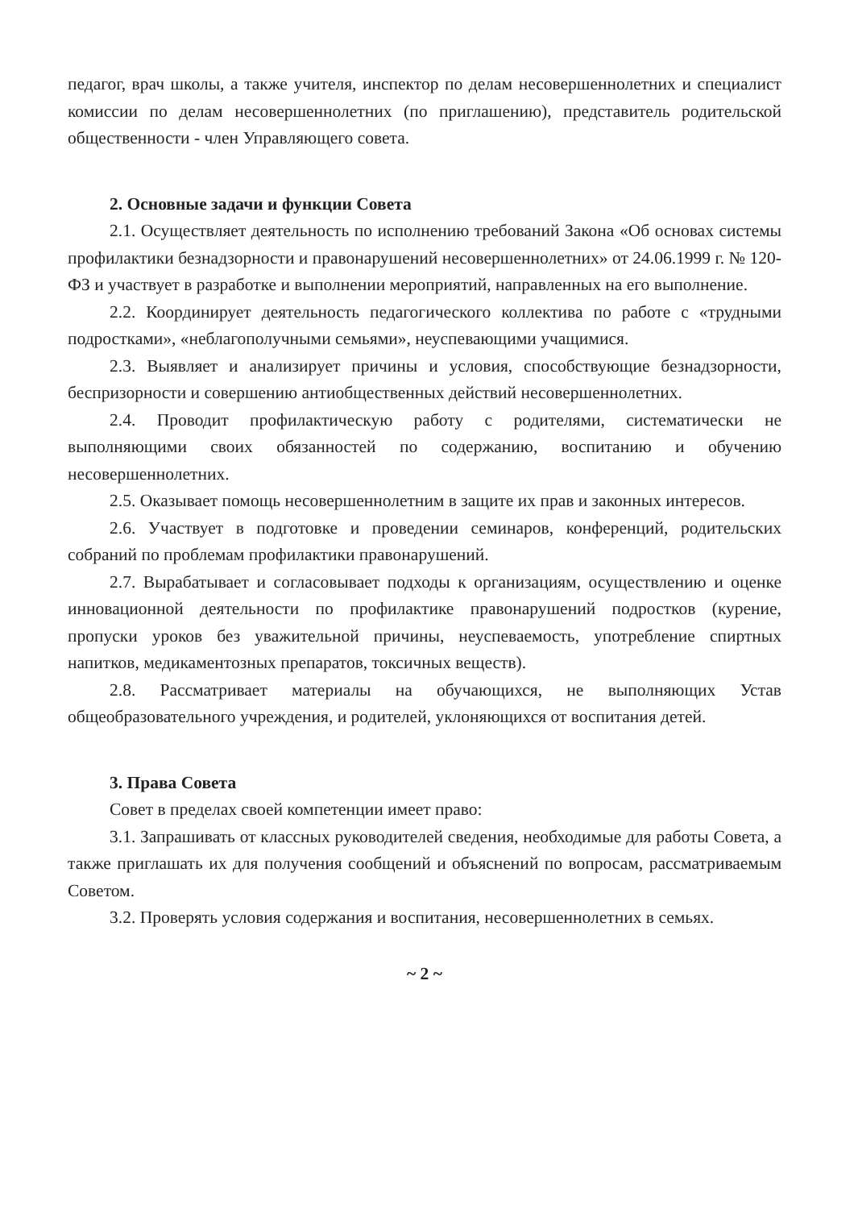педагог, врач школы, а также учителя, инспектор по делам несовершеннолетних и специалист комиссии по делам несовершеннолетних (по приглашению), представитель родительской общественности - член Управляющего совета.
2. Основные задачи и функции Совета
2.1. Осуществляет деятельность по исполнению требований Закона «Об основах системы профилактики безнадзорности и правонарушений несовершеннолетних» от 24.06.1999 г. № 120-ФЗ и участвует в разработке и выполнении мероприятий, направленных на его выполнение.
2.2. Координирует деятельность педагогического коллектива по работе с «трудными подростками», «неблагополучными семьями», неуспевающими учащимися.
2.3. Выявляет и анализирует причины и условия, способствующие безнадзорности, беспризорности и совершению антиобщественных действий несовершеннолетних.
2.4. Проводит профилактическую работу с родителями, систематически не выполняющими своих обязанностей по содержанию, воспитанию и обучению несовершеннолетних.
2.5. Оказывает помощь несовершеннолетним в защите их прав и законных интересов.
2.6. Участвует в подготовке и проведении семинаров, конференций, родительских собраний по проблемам профилактики правонарушений.
2.7. Вырабатывает и согласовывает подходы к организациям, осуществлению и оценке инновационной деятельности по профилактике правонарушений подростков (курение, пропуски уроков без уважительной причины, неуспеваемость, употребление спиртных напитков, медикаментозных препаратов, токсичных веществ).
2.8. Рассматривает материалы на обучающихся, не выполняющих Устав общеобразовательного учреждения, и родителей, уклоняющихся от воспитания детей.
3. Права Совета
Совет в пределах своей компетенции имеет право:
3.1. Запрашивать от классных руководителей сведения, необходимые для работы Совета, а также приглашать их для получения сообщений и объяснений по вопросам, рассматриваемым Советом.
3.2. Проверять условия содержания и воспитания, несовершеннолетних в семьях.
~ 2 ~